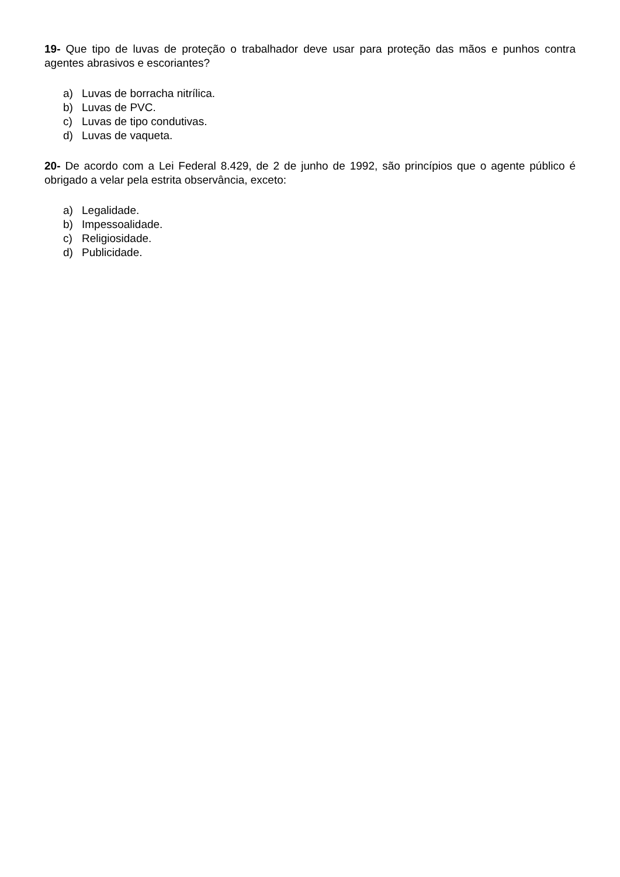19- Que tipo de luvas de proteção o trabalhador deve usar para proteção das mãos e punhos contra agentes abrasivos e escoriantes?
a) Luvas de borracha nitrílica.
b) Luvas de PVC.
c) Luvas de tipo condutivas.
d) Luvas de vaqueta.
20- De acordo com a Lei Federal 8.429, de 2 de junho de 1992, são princípios que o agente público é obrigado a velar pela estrita observância, exceto:
a) Legalidade.
b) Impessoalidade.
c) Religiosidade.
d) Publicidade.